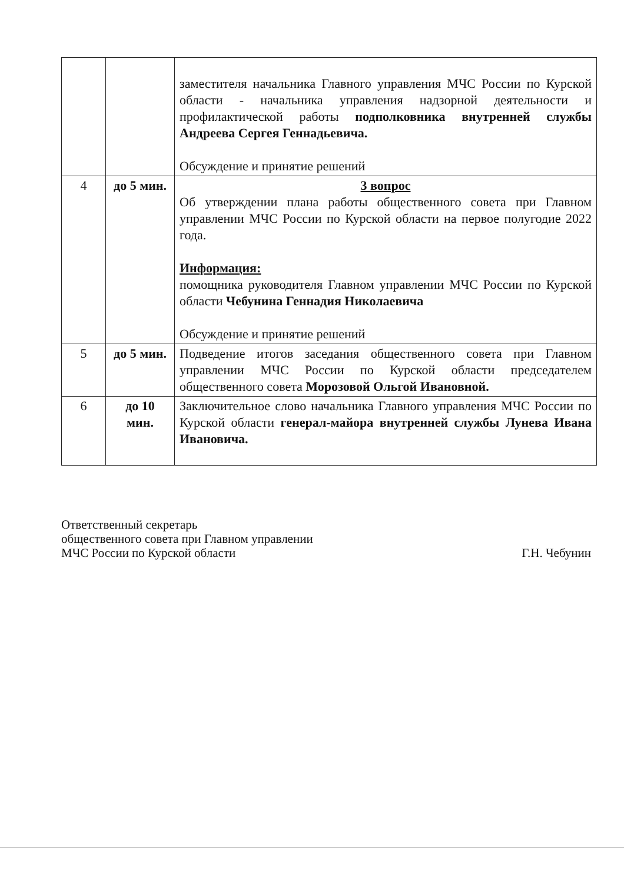| | | заместителя начальника Главного управления МЧС России по Курской области - начальника управления надзорной деятельности и профилактической работы подполковника внутренней службы Андреева Сергея Геннадьевича. Обсуждение и принятие решений |
| 4 | до 5 мин. | 3 вопрос Об утверждении плана работы общественного совета при Главном управлении МЧС России по Курской области на первое полугодие 2022 года. Информация: помощника руководителя Главном управлении МЧС России по Курской области Чебунина Геннадия Николаевича Обсуждение и принятие решений |
| 5 | до 5 мин. | Подведение итогов заседания общественного совета при Главном управлении МЧС России по Курской области председателем общественного совета Морозовой Ольгой Ивановной. |
| 6 | до 10 мин. | Заключительное слово начальника Главного управления МЧС России по Курской области генерал-майора внутренней службы Лунева Ивана Ивановича. |
Ответственный секретарь
общественного совета при Главном управлении
МЧС России по Курской области
Г.Н. Чебунин